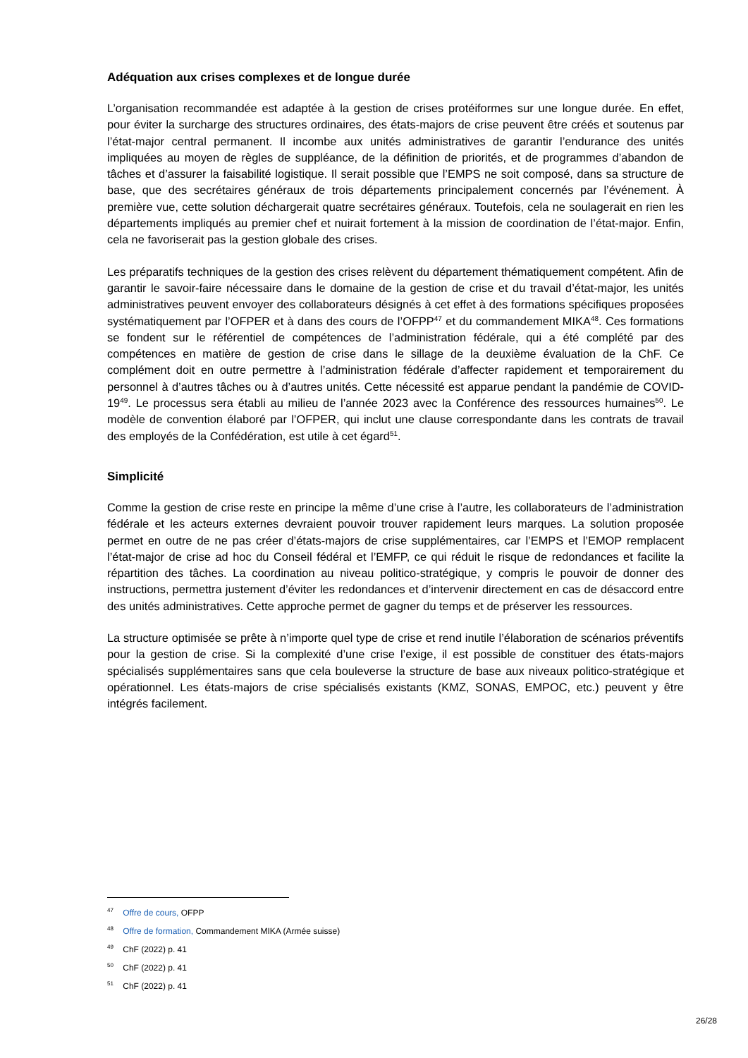Adéquation aux crises complexes et de longue durée
L’organisation recommandée est adaptée à la gestion de crises protéiformes sur une longue durée. En effet, pour éviter la surcharge des structures ordinaires, des états-majors de crise peuvent être créés et soutenus par l’état-major central permanent. Il incombe aux unités administratives de garantir l’endurance des unités impliquées au moyen de règles de suppléance, de la définition de priorités, et de programmes d’abandon de tâches et d’assurer la faisabilité logistique. Il serait possible que l’EMPS ne soit composé, dans sa structure de base, que des secrétaires généraux de trois départements principalement concernés par l’événement. À première vue, cette solution déchargerait quatre secrétaires généraux. Toutefois, cela ne soulagerait en rien les départements impliqués au premier chef et nuirait fortement à la mission de coordination de l’état-major. Enfin, cela ne favoriserait pas la gestion globale des crises.
Les préparatifs techniques de la gestion des crises relèvent du département thématiquement compétent. Afin de garantir le savoir-faire nécessaire dans le domaine de la gestion de crise et du travail d’état-major, les unités administratives peuvent envoyer des collaborateurs désignés à cet effet à des formations spécifiques proposées systématiquement par l’OFPER et à dans des cours de l’OFPP<sup>47</sup> et du commandement MIKA<sup>48</sup>. Ces formations se fondent sur le référentiel de compétences de l’administration fédérale, qui a été complété par des compétences en matière de gestion de crise dans le sillage de la deuxième évaluation de la ChF. Ce complément doit en outre permettre à l’administration fédérale d’affecter rapidement et temporairement du personnel à d’autres tâches ou à d’autres unités. Cette nécessité est apparue pendant la pandémie de COVID-19<sup>49</sup>. Le processus sera établi au milieu de l’année 2023 avec la Conférence des ressources humaines<sup>50</sup>. Le modèle de convention élaboré par l’OFPER, qui inclut une clause correspondante dans les contrats de travail des employés de la Confédération, est utile à cet égard<sup>51</sup>.
Simplicité
Comme la gestion de crise reste en principe la même d’une crise à l’autre, les collaborateurs de l’administration fédérale et les acteurs externes devraient pouvoir trouver rapidement leurs marques. La solution proposée permet en outre de ne pas créer d’états-majors de crise supplémentaires, car l’EMPS et l’EMOP remplacent l’état-major de crise ad hoc du Conseil fédéral et l’EMFP, ce qui réduit le risque de redondances et facilite la répartition des tâches. La coordination au niveau politico-stratégique, y compris le pouvoir de donner des instructions, permettra justement d’éviter les redondances et d’intervenir directement en cas de désaccord entre des unités administratives. Cette approche permet de gagner du temps et de préserver les ressources.
La structure optimisée se prête à n’importe quel type de crise et rend inutile l’élaboration de scénarios préventifs pour la gestion de crise. Si la complexité d’une crise l’exige, il est possible de constituer des états-majors spécialisés supplémentaires sans que cela bouleverse la structure de base aux niveaux politico-stratégique et opérationnel. Les états-majors de crise spécialisés existants (KMZ, SONAS, EMPOC, etc.) peuvent y être intégrés facilement.
<sup>47</sup> Offre de cours, OFPP
<sup>48</sup> Offre de formation, Commandement MIKA (Armée suisse)
<sup>49</sup> ChF (2022) p. 41
<sup>50</sup> ChF (2022) p. 41
<sup>51</sup> ChF (2022) p. 41
26/28